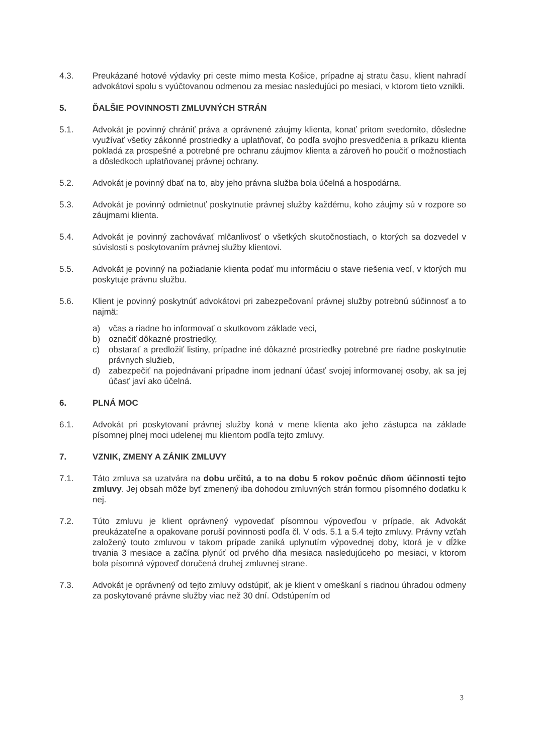4.3. Preukázané hotové výdavky pri ceste mimo mesta Košice, prípadne aj stratu času, klient nahradí advokátovi spolu s vyúčtovanou odmenou za mesiac nasledujúci po mesiaci, v ktorom tieto vznikli.
5. ĎALŠIE POVINNOSTI ZMLUVNÝCH STRÁN
5.1. Advokát je povinný chrániť práva a oprávnené záujmy klienta, konať pritom svedomito, dôsledne využívať všetky zákonné prostriedky a uplatňovať, čo podľa svojho presvedčenia a príkazu klienta pokladá za prospešné a potrebné pre ochranu záujmov klienta a zároveň ho poučiť o možnostiach a dôsledkoch uplatňovanej právnej ochrany.
5.2. Advokát je povinný dbať na to, aby jeho právna služba bola účelná a hospodárna.
5.3. Advokát je povinný odmietnuť poskytnutie právnej služby každému, koho záujmy sú v rozpore so záujmami klienta.
5.4. Advokát je povinný zachovávať mlčanlivosť o všetkých skutočnostiach, o ktorých sa dozvedel v súvislosti s poskytovaním právnej služby klientovi.
5.5. Advokát je povinný na požiadanie klienta podať mu informáciu o stave riešenia vecí, v ktorých mu poskytuje právnu službu.
5.6. Klient je povinný poskytnúť advokátovi pri zabezpečovaní právnej služby potrebnú súčinnosť a to najmä:
a) včas a riadne ho informovať o skutkovom základe veci,
b) označiť dôkazné prostriedky,
c) obstarať a predložiť listiny, prípadne iné dôkazné prostriedky potrebné pre riadne poskytnutie právnych služieb,
d) zabezpečiť na pojednávaní prípadne inom jednaní účasť svojej informovanej osoby, ak sa jej účasť javí ako účelná.
6. PLNÁ MOC
6.1. Advokát pri poskytovaní právnej služby koná v mene klienta ako jeho zástupca na základe písomnej plnej moci udelenej mu klientom podľa tejto zmluvy.
7. VZNIK, ZMENY A ZÁNIK ZMLUVY
7.1. Táto zmluva sa uzatvára na dobu určitú, a to na dobu 5 rokov počnúc dňom účinnosti tejto zmluvy. Jej obsah môže byť zmenený iba dohodou zmluvných strán formou písomného dodatku k nej.
7.2. Túto zmluvu je klient oprávnený vypovedať písomnou výpoveďou v prípade, ak Advokát preukázateľne a opakovane poruší povinnosti podľa čl. V ods. 5.1 a 5.4 tejto zmluvy. Právny vzťah založený touto zmluvou v takom prípade zaniká uplynutím výpovednej doby, ktorá je v dĺžke trvania 3 mesiace a začína plynúť od prvého dňa mesiaca nasledujúceho po mesiaci, v ktorom bola písomná výpoveď doručená druhej zmluvnej strane.
7.3. Advokát je oprávnený od tejto zmluvy odstúpiť, ak je klient v omeškaní s riadnou úhradou odmeny za poskytované právne služby viac než 30 dní. Odstúpením od
3